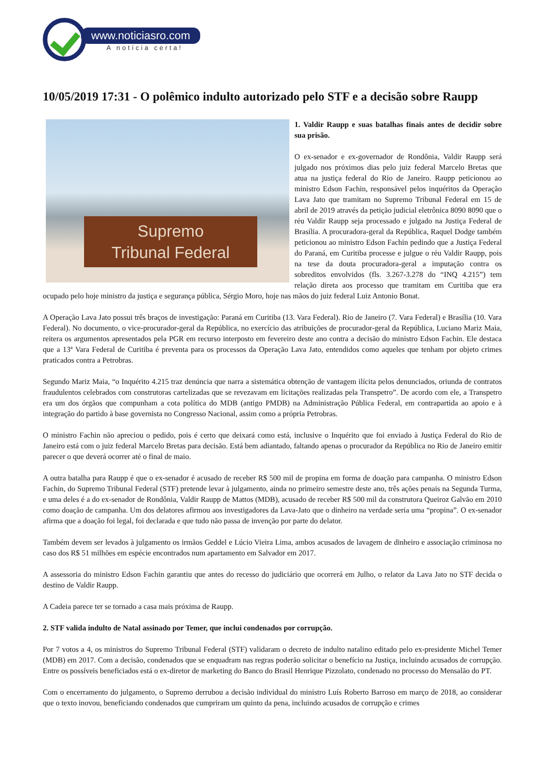www.noticiasro.com
A notícia certa!
10/05/2019 17:31 - O polêmico indulto autorizado pelo STF e a decisão sobre Raupp
Supremo
Tribunal Federal
1. Valdir Raupp e suas batalhas finais antes de decidir sobre sua prisão.
O ex-senador e ex-governador de Rondônia, Valdir Raupp será julgado nos próximos dias pelo juiz federal Marcelo Bretas que atua na justiça federal do Rio de Janeiro. Raupp peticionou ao ministro Edson Fachin, responsável pelos inquéritos da Operação Lava Jato que tramitam no Supremo Tribunal Federal em 15 de abril de 2019 através da petição judicial eletrônica 8090 8090 que o réu Valdir Raupp seja processado e julgado na Justiça Federal de Brasília. A procuradora-geral da República, Raquel Dodge também peticionou ao ministro Edson Fachin pedindo que a Justiça Federal do Paraná, em Curitiba processe e julgue o réu Valdir Raupp, pois na tese da douta procuradora-geral a imputação contra os sobreditos envolvidos (fls. 3.267-3.278 do “INQ 4.215”) tem relação direta aos processo que tramitam em Curitiba que era ocupado pelo hoje ministro da justiça e segurança pública, Sérgio Moro, hoje nas mãos do juiz federal Luiz Antonio Bonat.
A Operação Lava Jato possui três braços de investigação: Paraná em Curitiba (13. Vara Federal). Rio de Janeiro (7. Vara Federal) e Brasília (10. Vara Federal). No documento, o vice-procurador-geral da República, no exercício das atribuições de procurador-geral da República, Luciano Mariz Maia, reitera os argumentos apresentados pela PGR em recurso interposto em fevereiro deste ano contra a decisão do ministro Edson Fachin. Ele destaca que a 13ª Vara Federal de Curitiba é preventa para os processos da Operação Lava Jato, entendidos como aqueles que tenham por objeto crimes praticados contra a Petrobras.
Segundo Mariz Maia, “o Inquérito 4.215 traz denúncia que narra a sistemática obtenção de vantagem ilícita pelos denunciados, oriunda de contratos fraudulentos celebrados com construtoras cartelizadas que se revezavam em licitações realizadas pela Transpetro”. De acordo com ele, a Transpetro era um dos órgãos que compunham a cota política do MDB (antigo PMDB) na Administração Pública Federal, em contrapartida ao apoio e à integração do partido à base governista no Congresso Nacional, assim como a própria Petrobras.
O ministro Fachin não apreciou o pedido, pois é certo que deixará como está, inclusive o Inquérito que foi enviado à Justiça Federal do Rio de Janeiro está com o juiz federal Marcelo Bretas para decisão. Está bem adiantado, faltando apenas o procurador da República no Rio de Janeiro emitir parecer o que deverá ocorrer até o final de maio.
A outra batalha para Raupp é que o ex-senador é acusado de receber R$ 500 mil de propina em forma de doação para campanha. O ministro Edson Fachin, do Supremo Tribunal Federal (STF) pretende levar à julgamento, ainda no primeiro semestre deste ano, três ações penais na Segunda Turma, e uma deles é a do ex-senador de Rondônia, Valdir Raupp de Mattos (MDB), acusado de receber R$ 500 mil da construtora Queiroz Galvão em 2010 como doação de campanha. Um dos delatores afirmou aos investigadores da Lava-Jato que o dinheiro na verdade seria uma “propina”. O ex-senador afirma que a doação foi legal, foi declarada e que tudo não passa de invenção por parte do delator.
Também devem ser levados à julgamento os irmãos Geddel e Lúcio Vieira Lima, ambos acusados de lavagem de dinheiro e associação criminosa no caso dos R$ 51 milhões em espécie encontrados num apartamento em Salvador em 2017.
A assessoria do ministro Edson Fachin garantiu que antes do recesso do judiciário que ocorrerá em Julho, o relator da Lava Jato no STF decida o destino de Valdir Raupp.
A Cadeia parece ter se tornado a casa mais próxima de Raupp.
2. STF valida indulto de Natal assinado por Temer, que inclui condenados por corrupção.
Por 7 votos a 4, os ministros do Supremo Tribunal Federal (STF) validaram o decreto de indulto natalino editado pelo ex-presidente Michel Temer (MDB) em 2017. Com a decisão, condenados que se enquadram nas regras poderão solicitar o benefício na Justiça, incluindo acusados de corrupção. Entre os possíveis beneficiados está o ex-diretor de marketing do Banco do Brasil Henrique Pizzolato, condenado no processo do Mensalão do PT.
Com o encerramento do julgamento, o Supremo derrubou a decisão individual do ministro Luís Roberto Barroso em março de 2018, ao considerar que o texto inovou, beneficiando condenados que cumpriram um quinto da pena, incluindo acusados de corrupção e crimes